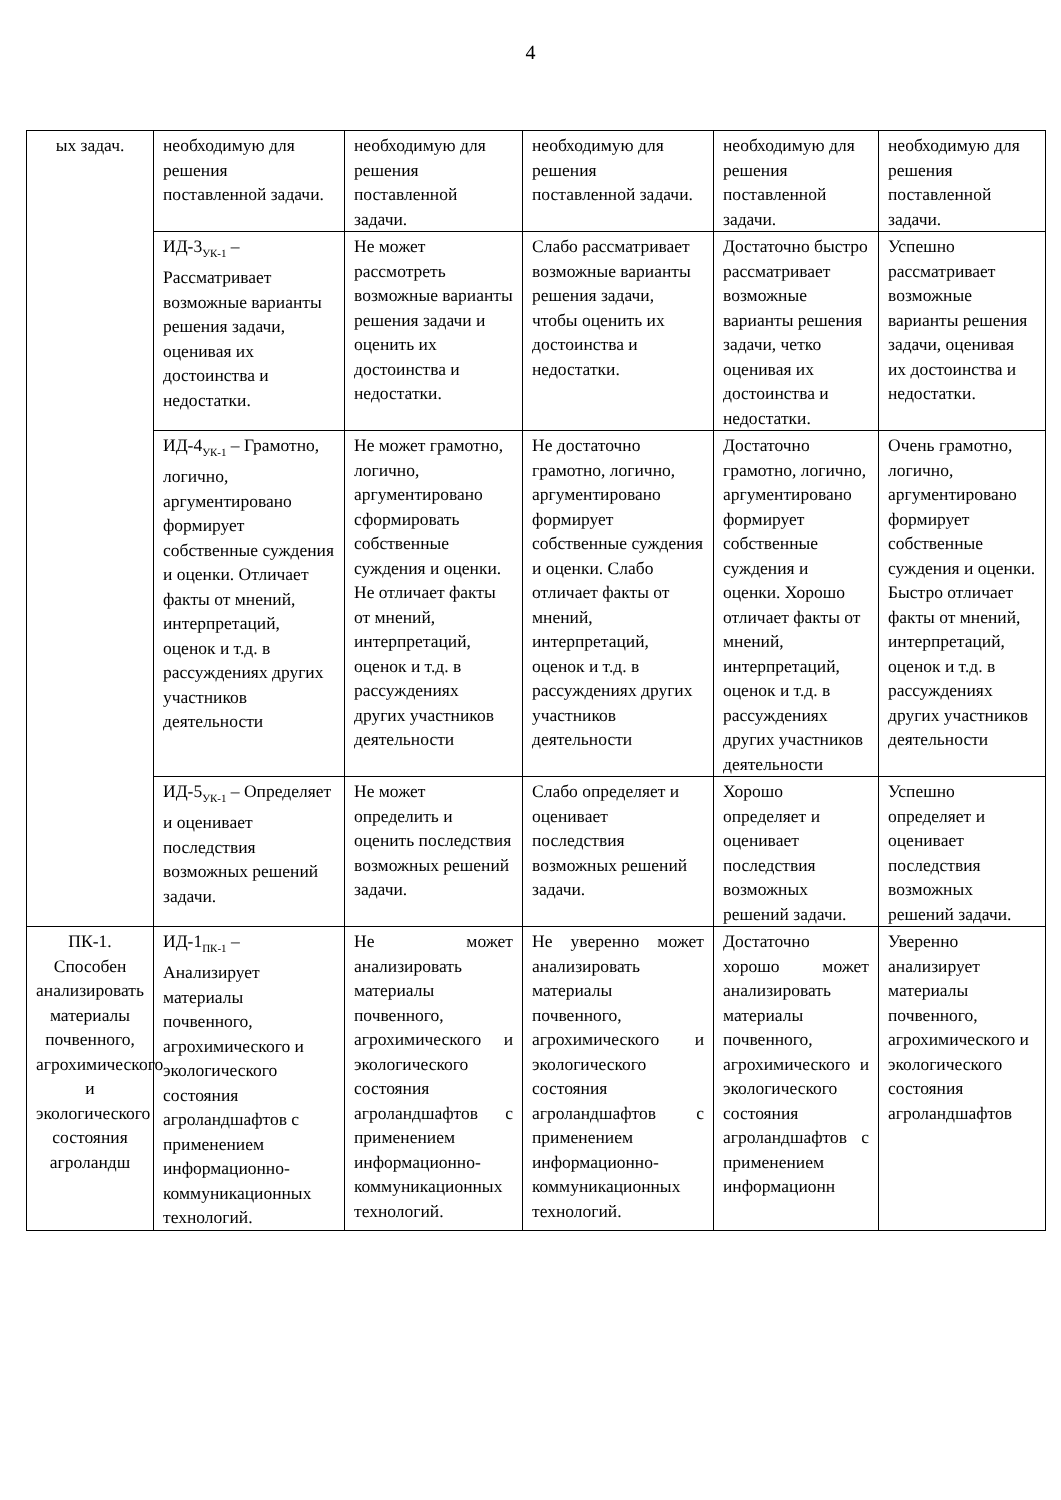4
| ых задач. | необходимую для решения поставленной задачи. | необходимую для решения поставленной задачи. | необходимую для решения поставленной задачи. | необходимую для решения поставленной задачи. | необходимую для решения поставленной задачи. |
| | ИД-3<sub>УК-1</sub> – Рассматривает возможные варианты решения задачи, оценивая их достоинства и недостатки. | Не может рассмотреть возможные варианты решения задачи и оценить их достоинства и недостатки. | Слабо рассматривает возможные варианты решения задачи, чтобы оценить их достоинства и недостатки. | Достаточно быстро рассматривает возможные варианты решения задачи, четко оценивая их достоинства и недостатки. | Успешно рассматривает возможные варианты решения задачи, оценивая их достоинства и недостатки. |
| | ИД-4<sub>УК-1</sub> – Грамотно, логично, аргументировано формирует собственные суждения и оценки. Отличает факты от мнений, интерпретаций, оценок и т.д. в рассуждениях других участников деятельности | Не может грамотно, логично, аргументировано сформировать собственные суждения и оценки. Не отличает факты от мнений, интерпретаций, оценок и т.д. в рассуждениях других участников деятельности | Не достаточно грамотно, логично, аргументировано формирует собственные суждения и оценки. Слабо отличает факты от мнений, интерпретаций, оценок и т.д. в рассуждениях других участников деятельности | Достаточно грамотно, логично, аргументировано формирует собственные суждения и оценки. Хорошо отличает факты от мнений, интерпретаций, оценок и т.д. в рассуждениях других участников деятельности | Очень грамотно, логично, аргументировано формирует собственные суждения и оценки. Быстро отличает факты от мнений, интерпретаций, оценок и т.д. в рассуждениях других участников деятельности |
| | ИД-5<sub>УК-1</sub> – Определяет и оценивает последствия возможных решений задачи. | Не может определить и оценить последствия возможных решений задачи. | Слабо определяет и оценивает последствия возможных решений задачи. | Хорошо определяет и оценивает последствия возможных решений задачи. | Успешно определяет и оценивает последствия возможных решений задачи. |
| ПК-1. Способен анализировать материалы почвенного, агрохимического и экологического состояния агроландш | ИД-1<sub>ПК-1</sub> – Анализирует материалы почвенного, агрохимического и экологического состояния агроландшафтов с применением информационно-коммуникационных технологий. | Не может анализировать материалы почвенного, агрохимического и экологического состояния агроландшафтов с применением информационно-коммуникационных технологий. | Не уверенно может анализировать материалы почвенного, агрохимического и экологического состояния агроландшафтов с применением информационно-коммуникационных технологий. | Достаточно хорошо может анализировать материалы почвенного, агрохимического и экологического состояния агроландшафтов с применением информационн | Уверенно анализирует материалы почвенного, агрохимического и экологического состояния агроландшафтов |